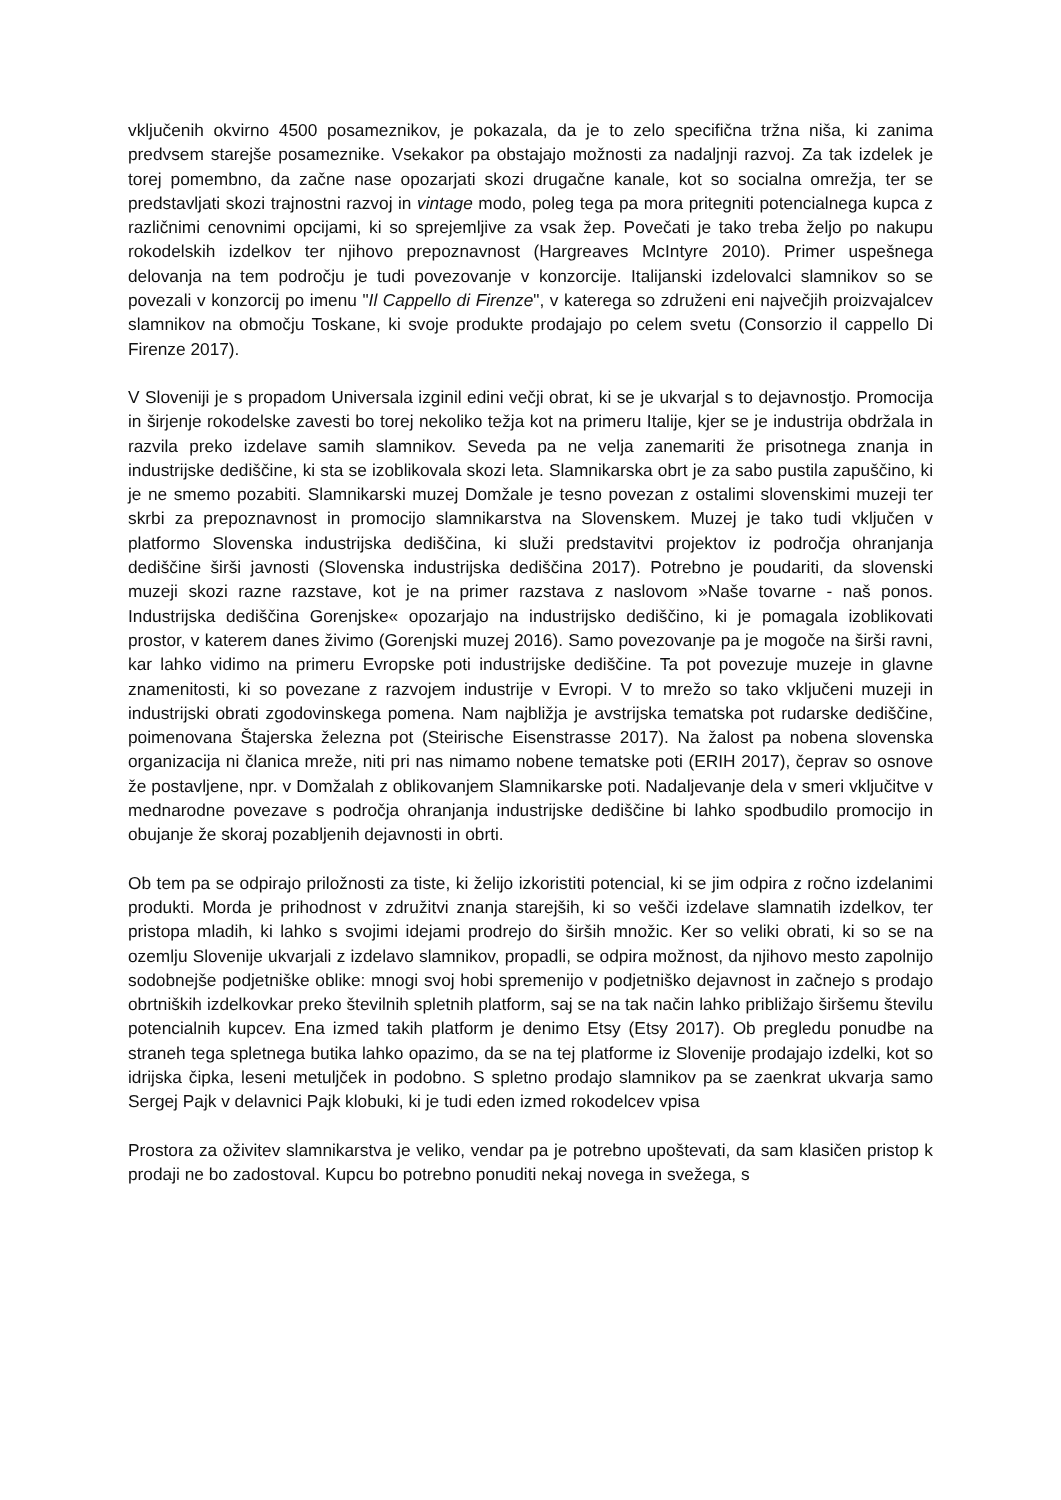vključenih okvirno 4500 posameznikov, je pokazala, da je to zelo specifična tržna niša, ki zanima predvsem starejše posameznike. Vsekakor pa obstajajo možnosti za nadaljnji razvoj. Za tak izdelek je torej pomembno, da začne nase opozarjati skozi drugačne kanale, kot so socialna omrežja, ter se predstavljati skozi trajnostni razvoj in vintage modo, poleg tega pa mora pritegniti potencialnega kupca z različnimi cenovnimi opcijami, ki so sprejemljive za vsak žep. Povečati je tako treba željo po nakupu rokodelskih izdelkov ter njihovo prepoznavnost (Hargreaves McIntyre 2010). Primer uspešnega delovanja na tem področju je tudi povezovanje v konzorcije. Italijanski izdelovalci slamnikov so se povezali v konzorcij po imenu "Il Cappello di Firenze", v katerega so združeni eni največjih proizvajalcev slamnikov na območju Toskane, ki svoje produkte prodajajo po celem svetu (Consorzio il cappello Di Firenze 2017).
V Sloveniji je s propadom Universala izginil edini večji obrat, ki se je ukvarjal s to dejavnostjo. Promocija in širjenje rokodelske zavesti bo torej nekoliko težja kot na primeru Italije, kjer se je industrija obdržala in razvila preko izdelave samih slamnikov. Seveda pa ne velja zanemariti že prisotnega znanja in industrijske dediščine, ki sta se izoblikovala skozi leta. Slamnikarska obrt je za sabo pustila zapuščino, ki je ne smemo pozabiti. Slamnikarski muzej Domžale je tesno povezan z ostalimi slovenskimi muzeji ter skrbi za prepoznavnost in promocijo slamnikarstva na Slovenskem. Muzej je tako tudi vključen v platformo Slovenska industrijska dediščina, ki služi predstavitvi projektov iz področja ohranjanja dediščine širši javnosti (Slovenska industrijska dediščina 2017). Potrebno je poudariti, da slovenski muzeji skozi razne razstave, kot je na primer razstava z naslovom »Naše tovarne - naš ponos. Industrijska dediščina Gorenjske« opozarjajo na industrijsko dediščino, ki je pomagala izoblikovati prostor, v katerem danes živimo (Gorenjski muzej 2016). Samo povezovanje pa je mogoče na širši ravni, kar lahko vidimo na primeru Evropske poti industrijske dediščine. Ta pot povezuje muzeje in glavne znamenitosti, ki so povezane z razvojem industrije v Evropi. V to mrežo so tako vključeni muzeji in industrijski obrati zgodovinskega pomena. Nam najbližja je avstrijska tematska pot rudarske dediščine, poimenovana Štajerska železna pot (Steirische Eisenstrasse 2017). Na žalost pa nobena slovenska organizacija ni članica mreže, niti pri nas nimamo nobene tematske poti (ERIH 2017), čeprav so osnove že postavljene, npr. v Domžalah z oblikovanjem Slamnikarske poti. Nadaljevanje dela v smeri vključitve v mednarodne povezave s področja ohranjanja industrijske dediščine bi lahko spodbudilo promocijo in obujanje že skoraj pozabljenih dejavnosti in obrti.
Ob tem pa se odpirajo priložnosti za tiste, ki želijo izkoristiti potencial, ki se jim odpira z ročno izdelanimi produkti. Morda je prihodnost v združitvi znanja starejših, ki so vešči izdelave slamnatih izdelkov, ter pristopa mladih, ki lahko s svojimi idejami prodrejo do širših množic. Ker so veliki obrati, ki so se na ozemlju Slovenije ukvarjali z izdelavo slamnikov, propadli, se odpira možnost, da njihovo mesto zapolnijo sodobnejše podjetniške oblike: mnogi svoj hobi spremenijo v podjetniško dejavnost in začnejo s prodajo obrtniških izdelkovkar preko številnih spletnih platform, saj se na tak način lahko približajo širšemu številu potencialnih kupcev. Ena izmed takih platform je denimo Etsy (Etsy 2017). Ob pregledu ponudbe na straneh tega spletnega butika lahko opazimo, da se na tej platforme iz Slovenije prodajajo izdelki, kot so idrijska čipka, leseni metuljček in podobno. S spletno prodajo slamnikov pa se zaenkrat ukvarja samo Sergej Pajk v delavnici Pajk klobuki, ki je tudi eden izmed rokodelcev vpisa
Prostora za oživitev slamnikarstva je veliko, vendar pa je potrebno upoštevati, da sam klasičen pristop k prodaji ne bo zadostoval. Kupcu bo potrebno ponuditi nekaj novega in svežega, s